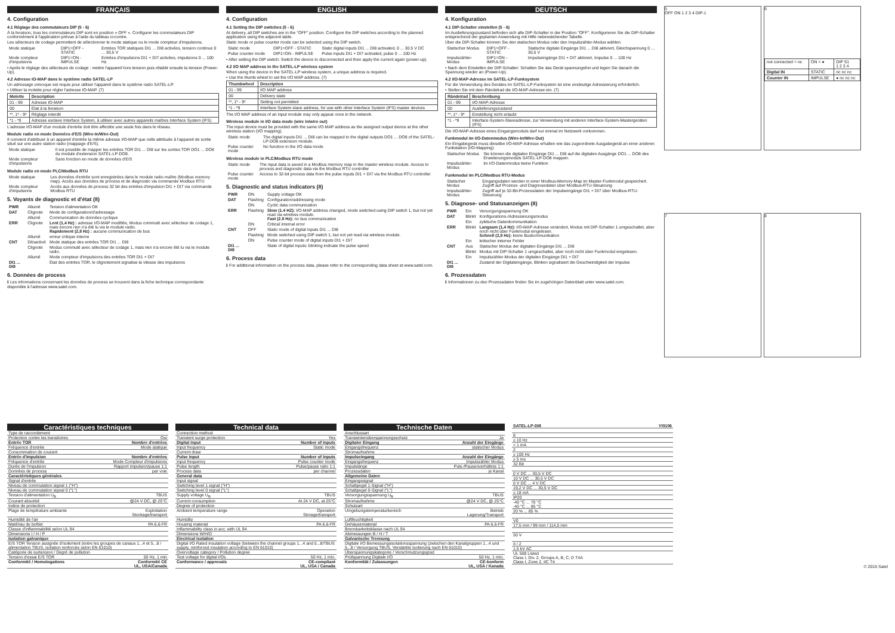FRANÇAIS
4. Configuration
4.1 Réglage des commutateurs DIP (5 - 6)
À la livraison, tous les commutateurs DIP sont en position « OFF ». Configurer les commutateurs DIP conformément à l'application prévue à l'aide du tableau ci-contre.
Les sélecteurs de codage permettent de sélectionner le mode statique ou le mode compteur d'impulsions.
| Mode statique | DIP1=OFF - STATIC | Entrées TOR statiques DI1 ... DI8 activées, tension continue 0 ... 30,5 V |
| Mode compteur d'impulsions | DIP1=ON - IMPULSE | Entrées d'impulsions DI1 + DI7 activées, impulsions 0 ... 100 Hz |
• Après le réglage des sélecteurs de codage : mettre l'appareil hors tension puis rétablir ensuite la tension (Power-Up).
4.2 Adresse IO-MAP dans le système radio SATEL-LP
Un adressage univoque est requis pour utiliser l'appareil dans le système radio SATEL-LP.
• Utiliser la molette pour régler l'adresse IO-MAP. (7)
| Molette | Description |
| --- | --- |
| 01 - 99 | Adresse IO-MAP |
| 00 | État à la livraison |
| **, 1* - 9* | Réglage interdit |
| *1 - *9 | Adresse esclave Interface System, à utiliser avec autres appareils maîtres Interface System (IFS) |
L'adresse I/O-MAP d'un module d'entrée doit être affectée une seule fois dans le réseau.
Module radio en mode Données d'E/S (Wire-In/Wire-Out)
Il convient d'attribuer à un appareil d'entrée la même adresse I/O-MAP que celle attribuée à l'appareil de sortie situé sur une autre station radio (mappage d'E/S).
| Mode statique | Il est possible de mapper les entrées TOR DI1 ... DI8 sur les sorties TOR DO1 ... DO8 du module d'extension SATEL-LP-DO8. |
| Mode compteur d'impulsions | Sans fonction en mode de données d'E/S |
Module radio en mode PLC/Modbus RTU
| Mode statique | Les données d'entrée sont enregistrées dans le module radio maître (Modbus memory map). Accès aux données de process et de diagnostic via commande Modbus RTU |
| Mode compteur d'impulsions | Accès aux données de process 32 bit des entrées d'impulsion DI1 + DI7 via commande Modbus RTU |
5. Voyants de diagnostic et d'état (8)
| PWR | Allumé | Tension d'alimentation OK |
| DAT | Clignote | Mode de configuration/d'adressage |
| | Allumé | Communication de données cyclique |
| ERR | Clignote | Lent (1,4 Hz) : adresse I/O-MAP modifiée, Modus commuté avec sélecteur de codage 1, mais encore rien n'a été lu via le module radio. Rapidement (2,8 Hz) : aucune communication de bus |
| | Allumé | erreur critique interne |
| CNT | Désactivé | Mode statique des entrées TOR DI1 ... DI8 |
| | Clignote | Modus commuté avec sélecteur de codage 1, mais rien n'a encore été lu via le module radio. |
| | Allumé | Mode compteur d'impulsions des entrées TOR DI1 + DI7 |
| DI1 ... DI8 | | État des entrées TOR, le clignotement signalise la vitesse des impulsions |
6. Données de process
ℹ Les informations concernant les données de process se trouvent dans la fiche technique correspondante disponible à l'adresse www.satel.com.
ENGLISH
4. Configuration
4.1 Setting the DIP switches (5 - 6)
At delivery, all DIP switches are in the "OFF" position. Configure the DIP switches according to the planned application using the adjacent table.
Static mode or pulse counter mode can be selected using the DIP switch.
| Static mode | DIP1=OFF - STATIC | Static digital inputs DI1 ... DI8 activated, 0 ... 30.5 V DC |
| Pulse counter mode | DIP1=ON - IMPULSE | Pulse inputs DI1 + DI7 activated, pulse 0 ... 100 Hz |
• After setting the DIP switch: Switch the device to disconnected and then apply the current again (power-up).
4.2 I/O MAP address in the SATEL-LP wireless system
When using the device in the SATEL-LP wireless system, a unique address is required.
• Use the thumb wheel to set the I/O MAP address. (7)
| Thumbwheel | Description |
| --- | --- |
| 01 - 99 | I/O MAP address |
| 00 | Delivery state |
| **, 1* - 9* | Setting not permitted |
| *1 - *9 | Interface System slave address, for use with other Interface System (IFS) master devices |
The I/O MAP address of an input module may only appear once in the network.
Wireless module in I/O data mode (wire in/wire out)
The input device must be provided with the same I/O MAP address as the assigned output device at the other wireless station (I/O mapping).
| Static mode | The digital inputs DI1 ... DI8 can be mapped to the digital outputs DO1 ... DO8 of the SATEL-LP-DO8 extension module. |
| Pulse counter mode | No function in the I/O data mode |
Wireless module in PLC/Modbus RTU mode
| Static mode | The input data is saved in a Modbus memory map in the master wireless module. Access to process and diagnostic data via the Modbus RTU controller |
| Pulse counter mode | Access to 32-bit process data from the pulse inputs DI1 + DI7 via the Modbus RTU controller |
5. Diagnostic and status indicators (8)
| PWR | ON | Supply voltage OK |
| DAT | Flashing | Configuration/addressing mode |
| | ON | Cyclic data communication |
| ERR | Flashing | Slow (1.4 HZ): I/O-MAP address changed, mode switched using DIP switch 1, but not yet read via wireless module. Fast (2.8 Hz): no bus communication |
| | ON | Critical internal error |
| CNT | OFF | Static mode of digital inputs DI1 ... DI8 |
| | Flashing | Mode switched using DIP switch 1, but not yet read via wireless module. |
| | ON | Pulse counter mode of digital inputs DI1 + DI7 |
| DI1 ... DI8 | | State of digital inputs: blinking indicate the pulse speed |
6. Process data
ℹ For additional information on the process data, please refer to the corresponding data sheet at www.satel.com.
DEUTSCH
4. Konfiguration
4.1 DIP-Schalter einstellen (5 - 6)
Im Auslieferungszustand befinden sich alle DIP-Schalter in der Position "OFF". Konfigurieren Sie die DIP-Schalter entsprechend der geplanten Anwendung mit Hilfe nebenstehender Tabelle.
Über die DIP-Schalter können Sie den statischen Modus oder den Impulszähler-Modus wählen.
| Statischer Modus | DIP1=OFF - STATIC | Statische digitale Eingänge DI1 ... DI8 aktiviert, Gleichspannung 0 ... 30,5 V |
| Impulszähler-Modus | DIP1=ON - IMPULSE | Impulseingänge DI1 + DI7 aktiviert, Impulse 0 ... 100 Hz |
• Nach dem Einstellen der DIP-Schalter: Schalten Sie das Gerät spannungsfrei und legen Sie danach die Spannung wieder an (Power-Up).
4.2 I/O-MAP-Adresse im SATEL-LP-Funksystem
Für die Verwendung des Gerätes im SATEL-LP-Funksystem ist eine eindeutige Adressierung erforderlich.
• Stellen Sie mit dem Rändelrad die I/O-MAP-Adresse ein. (7)
| Rändelrad | Beschreibung |
| --- | --- |
| 01 - 99 | I/O-MAP-Adresse |
| 00 | Auslieferungszustand |
| **, 1* - 9* | Einstellung nicht erlaubt |
| *1 - *9 | Interface-System-Slaveadresse, zur Verwendung mit anderen Interface-System-Mastergeräten (IFS) |
Die I/O-MAP-Adresse eines Eingangsmoduls darf nur einmal im Netzwerk vorkommen.
Funkmodul im I/O-Datenmodus (Wire-In/Wire-Out)
Ein Eingabegerät muss dieselbe I/O-MAP-Adresse erhalten wie das zugeordnete Ausgabegerät an einer anderen Funkstation (I/O-Mapping).
| Statischer Modus | Sie können die digitalen Eingänge DI1 ... DI8 auf die digitalen Ausgänge DO1 ... DO8 des Erweiterungsmoduls SATEL-LP-DO8 mappen. |
| Impulszähler-Modus | Im I/O-Datenmodus keine Funktion |
Funkmodul im PLC/Modbus RTU-Modus
| Statischer Modus | Eingangsdaten werden in einer Modbus-Memory-Map im Master-Funkmodul gespeichert. Zugriff auf Prozess- und Diagnosedaten über Modbus-RTU-Steuerung |
| Impulszähler-Modus | Zugriff auf je 32-Bit-Prozessdaten der Impulseingänge DI1 + DI7 über Modbus-RTU-Steuerung |
5. Diagnose- und Statusanzeigen (8)
| PWR | Ein | Versorgungsspannung OK |
| DAT | Blinkt | Konfigurations-/Adressierungsmodus |
| | Ein | zyklische Datenkommunikation |
| ERR | Blinkt | Langsam (1,4 Hz): I/O-MAP-Adresse verändert, Modus mit DIP-Schalter 1 umgeschaltet, aber noch nicht über Funkmodul eingelesen. Schnell (2,8 Hz): keine Buskommunikation |
| | Ein | kritischer interner Fehler |
| CNT | Aus | Statischer Modus der digitalen Eingänge DI1 ... DI8 |
| | Blinkt | Modus mit DIP-Schalter 1 umgeschaltet, aber noch nicht über Funkmodul eingelesen. |
| | Ein | Impulszähler-Modus der digitalen Eingänge DI1 + DI7 |
| DI1 ... DI8 | | Zustand der Digitaleingänge, Blinken signalisiert die Geschwindigkeit der Impulse |
6. Prozessdaten
ℹ Informationen zu den Prozessdaten finden Sie im zugehörigen Datenblatt unter www.satel.com.
5
OFF ON 1 2 3 4 DIP-1
6
| not connected = nc | ON = ● | DIP S1 1 2 3 4 |
| Digital IN | STATIC | nc nc nc |
| Counter IN | IMPULSE | ● nc nc nc |
7
8
Caractéristiques techniques
| Type de raccordement | |
| Protection contre les transitoires | Oui |
| Entrée TOR | Nombre d'entrées |
| Fréquence d'entrée | Mode statique |
| Consommation de courant | |
| Entrée d'impulsion | Nombre d'entrées |
| Fréquence d'entrée | Mode Compteur d'impulsions |
| Durée de l'impulsion | Rapport impulsion/pause 1:1 |
| Données de process | par voie |
| Caractéristiques générales | |
| Signal d'entrée | |
| Niveau de commutation signal 1 ("H") | |
| Niveau de commutation signal 0 ("L") | |
| Tension d'alimentation U<sub>B</sub> | TBUS |
| Courant absorbé | @24 V DC, @ 25°C |
| Indice de protection | |
| Plage de température ambiante | Exploitation Stockage/transport |
| Humidité de l'air | |
| Matériau du boîtier | PA 6.6-FR |
| Classe d'inflammabilité selon UL 94 | |
| Dimensions l / H / P | |
| Isolation galvanique | |
| E/S TOR Tension assignée d'isolement (entre les groupes de canaux 1...4 et 5...8 / alimentation TBUS, isolation renforcée selon EN 61010) | |
| Catégorie de surtension / Degré de pollution | |
| Tension d'essai E/S TOR | 50 Hz, 1 min |
| Conformité / Homologations | Conformité CE UL, USA/Canada |
Technical data
| Connection method | |
| Transient surge protection | Yes |
| Digital input | Number of inputs |
| Input frequency | Static mode |
| Current draw | |
| Pulse input | Number of inputs |
| Input frequency | Pulse counter mode |
| Pulse length | Pulse/pause ratio 1:1 |
| Process data | per channel |
| General data | |
| Input signal | |
| Switching level 1 signal ("H") | |
| Switching level 0 signal ("L") | |
| Supply voltage U<sub>B</sub> | TBUS |
| Current consumption | At 24 V DC, at 25°C |
| Degree of protection | |
| Ambient temperature range | Operation Storage/transport |
| Humidity | |
| Housing material | PA 6.6-FR |
| Inflammability class in acc. with UL 94 | |
| Dimensions W/H/D | |
| Electrical isolation | |
| Digital I/O Rated insulation voltage (between the channel groups 1...4 and 5...8/TBUS supply, reinforced insulation according to EN 61010) | |
| Overvoltage category / Pollution degree | |
| Test voltage for digital I/Os | 50 Hz, 1 min. |
| Conformance / approvals | CE-compliant UL, USA / Canada |
Technische Daten
| Anschlussart | |
| Transientenüberspannungsschutz | Ja |
| Digitaler Eingang | Anzahl der Eingänge |
| Eingangsfrequenz | statischer Modus |
| Stromaufnahme | |
| Impulseingang | Anzahl der Eingänge |
| Eingangsfrequenz | Impulszähler Modus |
| Impulslänge | Puls-/Pausenverhältnis 1:1 |
| Prozessdaten | je Kanal |
| Allgemeine Daten | |
| Eingangssignal | |
| Schaltpegel 1-Signal ("H") | |
| Schaltpegel 0-Signal ("L") | |
| Versorgungsspannung U<sub>B</sub> | TBUS |
| Stromaufnahme | @24 V DC, @ 25°C |
| Schutzart | |
| Umgebungstemperaturbereich | Betrieb Lagerung/Transport |
| Luftfeuchtigkeit | |
| Gehäusematerial | PA 6.6-FR |
| Brennbarkeitsklasse nach UL 94 | |
| Abmessungen B / H / T | |
| Galvanische Trennung | |
| Digitale I/O Bemessungsisolationsspannung (zwischen den Kanalgruppen 1...4 und 5...8 / Versorgung TBUS, Verstärkte Isolierung nach EN 61010) | |
| Überspannungskategorie / Verschmutzungsgrad | |
| Prüfspannung Digitale I/O | 50 Hz, 1 min. |
| Konformität / Zulassungen | CE-konform UL, USA / Kanada |
| SATEL-LP-DI8 | YI0106 |
| 8 | |
| ≤ 10 Hz | |
| < 1 mA | |
| 2 | |
| ≤ 100 Hz | |
| ≥ 5 ms | |
| 32 Bit | |
| 0 V DC ... 30,5 V DC | |
| 10 V DC ... 30,5 V DC | |
| 0 V DC ... 4 V DC | |
| 19,2 V DC ... 30,5 V DC | |
| ≤ 18 mA | |
| IP20 | |
| -40 °C ... 70 °C -40 °C ... 85 °C | |
| 20 % ... 85 % | |
| V0 | |
| 17,5 mm / 99 mm / 114,5 mm | |
| 50 V | |
| II / 2 | |
| 1,5 kV AC | |
| UL 508 Listed Class I, Div. 2, Groups A, B, C, D T4A Class I, Zone 2, IIC T4 | |
© 2015 Satel